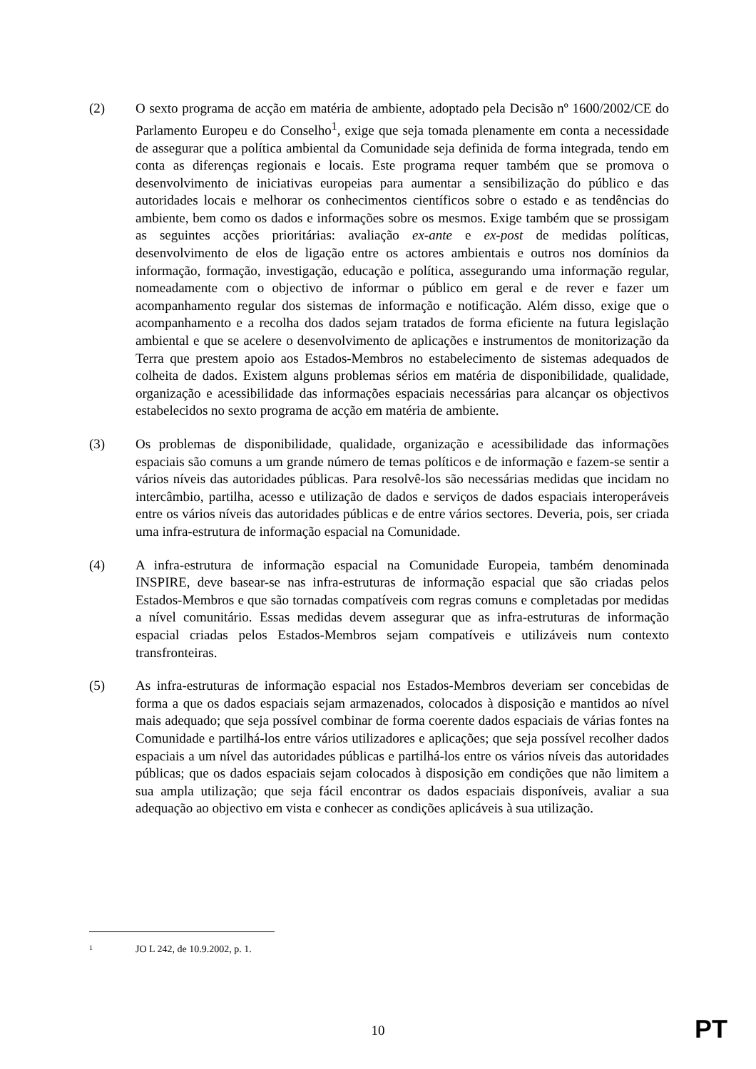(2) O sexto programa de acção em matéria de ambiente, adoptado pela Decisão nº 1600/2002/CE do Parlamento Europeu e do Conselho<sup>1</sup>, exige que seja tomada plenamente em conta a necessidade de assegurar que a política ambiental da Comunidade seja definida de forma integrada, tendo em conta as diferenças regionais e locais. Este programa requer também que se promova o desenvolvimento de iniciativas europeias para aumentar a sensibilização do público e das autoridades locais e melhorar os conhecimentos científicos sobre o estado e as tendências do ambiente, bem como os dados e informações sobre os mesmos. Exige também que se prossigam as seguintes acções prioritárias: avaliação ex-ante e ex-post de medidas políticas, desenvolvimento de elos de ligação entre os actores ambientais e outros nos domínios da informação, formação, investigação, educação e política, assegurando uma informação regular, nomeadamente com o objectivo de informar o público em geral e de rever e fazer um acompanhamento regular dos sistemas de informação e notificação. Além disso, exige que o acompanhamento e a recolha dos dados sejam tratados de forma eficiente na futura legislação ambiental e que se acelere o desenvolvimento de aplicações e instrumentos de monitorização da Terra que prestem apoio aos Estados-Membros no estabelecimento de sistemas adequados de colheita de dados. Existem alguns problemas sérios em matéria de disponibilidade, qualidade, organização e acessibilidade das informações espaciais necessárias para alcançar os objectivos estabelecidos no sexto programa de acção em matéria de ambiente.
(3) Os problemas de disponibilidade, qualidade, organização e acessibilidade das informações espaciais são comuns a um grande número de temas políticos e de informação e fazem-se sentir a vários níveis das autoridades públicas. Para resolvê-los são necessárias medidas que incidam no intercâmbio, partilha, acesso e utilização de dados e serviços de dados espaciais interoperáveis entre os vários níveis das autoridades públicas e de entre vários sectores. Deveria, pois, ser criada uma infra-estrutura de informação espacial na Comunidade.
(4) A infra-estrutura de informação espacial na Comunidade Europeia, também denominada INSPIRE, deve basear-se nas infra-estruturas de informação espacial que são criadas pelos Estados-Membros e que são tornadas compatíveis com regras comuns e completadas por medidas a nível comunitário. Essas medidas devem assegurar que as infra-estruturas de informação espacial criadas pelos Estados-Membros sejam compatíveis e utilizáveis num contexto transfronteiras.
(5) As infra-estruturas de informação espacial nos Estados-Membros deveriam ser concebidas de forma a que os dados espaciais sejam armazenados, colocados à disposição e mantidos ao nível mais adequado; que seja possível combinar de forma coerente dados espaciais de várias fontes na Comunidade e partilhá-los entre vários utilizadores e aplicações; que seja possível recolher dados espaciais a um nível das autoridades públicas e partilhá-los entre os vários níveis das autoridades públicas; que os dados espaciais sejam colocados à disposição em condições que não limitem a sua ampla utilização; que seja fácil encontrar os dados espaciais disponíveis, avaliar a sua adequação ao objectivo em vista e conhecer as condições aplicáveis à sua utilização.
1 JO L 242, de 10.9.2002, p. 1.
10
PT